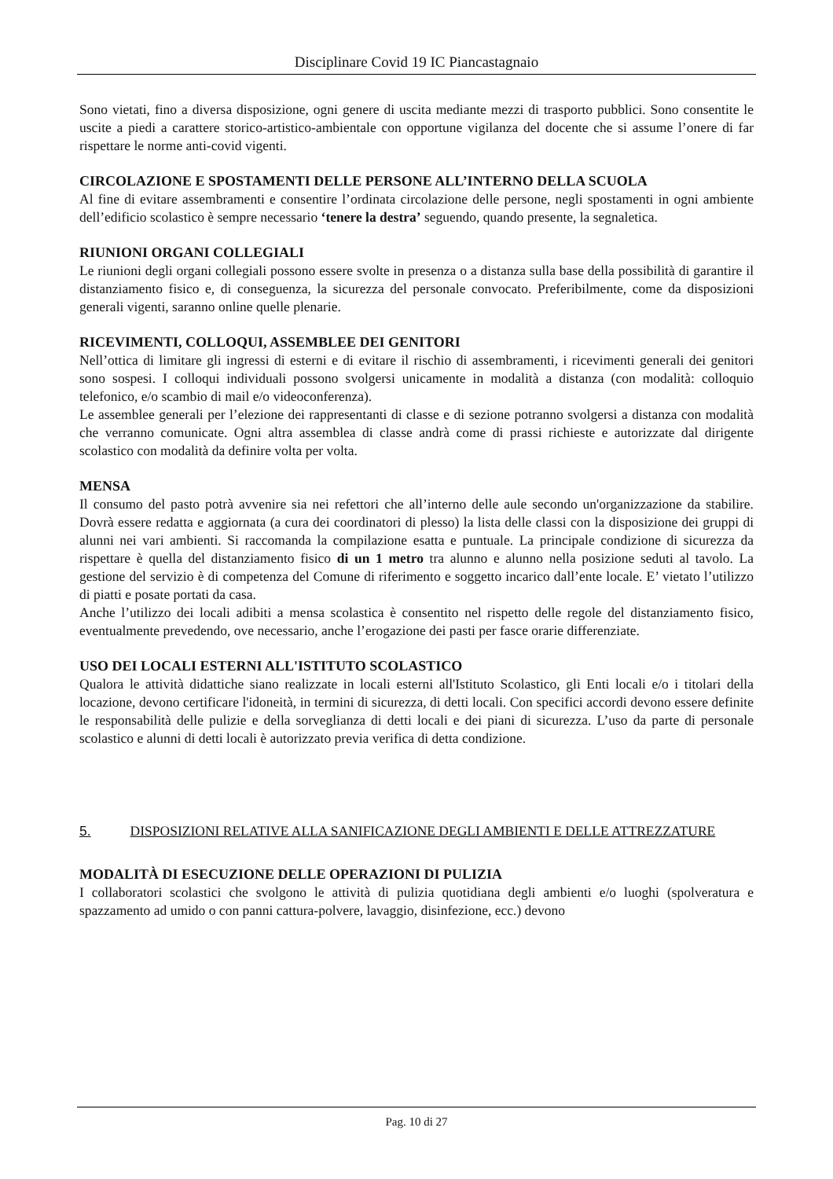Disciplinare Covid 19 IC Piancastagnaio
Sono vietati, fino a diversa disposizione, ogni genere di uscita mediante mezzi di trasporto pubblici. Sono consentite le uscite a piedi a carattere storico-artistico-ambientale con opportune vigilanza del docente che si assume l’onere di far rispettare le norme anti-covid vigenti.
CIRCOLAZIONE E SPOSTAMENTI DELLE PERSONE ALL’INTERNO DELLA SCUOLA
Al fine di evitare assembramenti e consentire l’ordinata circolazione delle persone, negli spostamenti in ogni ambiente dell’edificio scolastico è sempre necessario ‘tenere la destra’ seguendo, quando presente, la segnaletica.
RIUNIONI ORGANI COLLEGIALI
Le riunioni degli organi collegiali possono essere svolte in presenza o a distanza sulla base della possibilità di garantire il distanziamento fisico e, di conseguenza, la sicurezza del personale convocato. Preferibilmente, come da disposizioni generali vigenti, saranno online quelle plenarie.
RICEVIMENTI, COLLOQUI, ASSEMBLEE DEI GENITORI
Nell’ottica di limitare gli ingressi di esterni e di evitare il rischio di assembramenti, i ricevimenti generali dei genitori sono sospesi. I colloqui individuali possono svolgersi unicamente in modalità a distanza (con modalità: colloquio telefonico, e/o scambio di mail e/o videoconferenza).
Le assemblee generali per l’elezione dei rappresentanti di classe e di sezione potranno svolgersi a distanza con modalità che verranno comunicate. Ogni altra assemblea di classe andrà come di prassi richieste e autorizzate dal dirigente scolastico con modalità da definire volta per volta.
MENSA
Il consumo del pasto potrà avvenire sia nei refettori che all’interno delle aule secondo un'organizzazione da stabilire. Dovrà essere redatta e aggiornata (a cura dei coordinatori di plesso) la lista delle classi con la disposizione dei gruppi di alunni nei vari ambienti. Si raccomanda la compilazione esatta e puntuale. La principale condizione di sicurezza da rispettare è quella del distanziamento fisico di un 1 metro tra alunno e alunno nella posizione seduti al tavolo. La gestione del servizio è di competenza del Comune di riferimento e soggetto incarico dall’ente locale. E’ vietato l’utilizzo di piatti e posate portati da casa.
Anche l’utilizzo dei locali adibiti a mensa scolastica è consentito nel rispetto delle regole del distanziamento fisico, eventualmente prevedendo, ove necessario, anche l’erogazione dei pasti per fasce orarie differenziate.
USO DEI LOCALI ESTERNI ALL'ISTITUTO SCOLASTICO
Qualora le attività didattiche siano realizzate in locali esterni all'Istituto Scolastico, gli Enti locali e/o i titolari della locazione, devono certificare l'idoneità, in termini di sicurezza, di detti locali. Con specifici accordi devono essere definite le responsabilità delle pulizie e della sorveglianza di detti locali e dei piani di sicurezza. L’uso da parte di personale scolastico e alunni di detti locali è autorizzato previa verifica di detta condizione.
5. DISPOSIZIONI RELATIVE ALLA SANIFICAZIONE DEGLI AMBIENTI E DELLE ATTREZZATURE
MODALITÀ DI ESECUZIONE DELLE OPERAZIONI DI PULIZIA
I collaboratori scolastici che svolgono le attività di pulizia quotidiana degli ambienti e/o luoghi (spolveratura e spazzamento ad umido o con panni cattura-polvere, lavaggio, disinfezione, ecc.) devono
Pag. 10 di 27